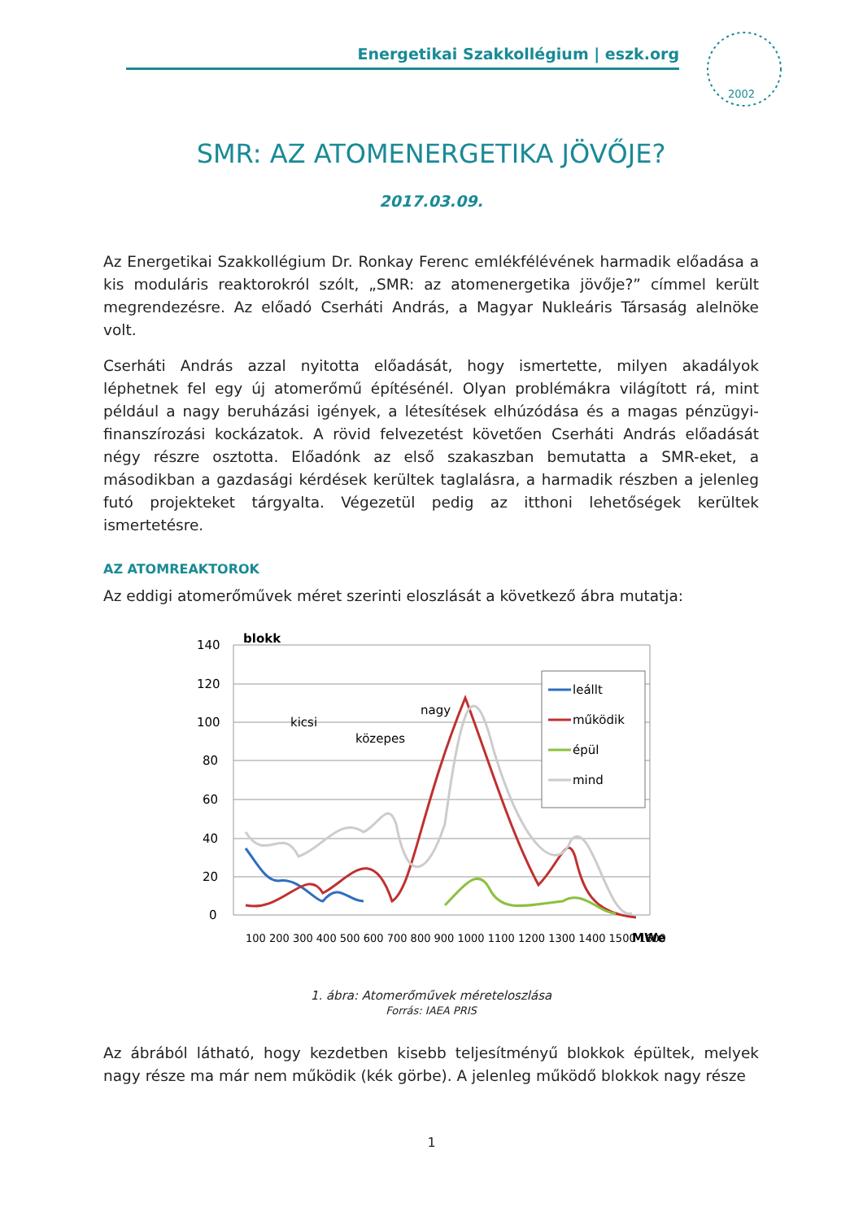Energetikai Szakkollégium | eszk.org
2002
SMR: AZ ATOMENERGETIKA JÖVŐJE?
2017.03.09.
Az Energetikai Szakkollégium Dr. Ronkay Ferenc emlékfélévének harmadik előadása a kis moduláris reaktorokról szólt, „SMR: az atomenergetika jövője?” címmel került megrendezésre. Az előadó Cserháti András, a Magyar Nukleáris Társaság alelnöke volt.
Cserháti András azzal nyitotta előadását, hogy ismertette, milyen akadályok léphetnek fel egy új atomerőmű építésénél. Olyan problémákra világított rá, mint például a nagy beruházási igények, a létesítések elhúzódása és a magas pénzügyi-finanszírozási kockázatok. A rövid felvezetést követően Cserháti András előadását négy részre osztotta. Előadónk az első szakaszban bemutatta a SMR-eket, a másodikban a gazdasági kérdések kerültek taglalásra, a harmadik részben a jelenleg futó projekteket tárgyalta. Végezetül pedig az itthoni lehetőségek kerültek ismertetésre.
AZ ATOMREAKTOROK
Az eddigi atomerőművek méret szerinti eloszlását a következő ábra mutatja:
140
120
100
80
60
40
20
0
blokk
kicsi
közepes
nagy
leállt
működik
épül
mind
100 200 300 400 500 600 700 800 900 1000 1100 1200 1300 1400 1500 1600
MWe
1. ábra: Atomerőművek mérete­loszlása
Forrás: IAEA PRIS
Az ábrából látható, hogy kezdetben kisebb teljesítményű blokkok épültek, melyek nagy része ma már nem működik (kék görbe). A jelenleg működő blokkok nagy része
1